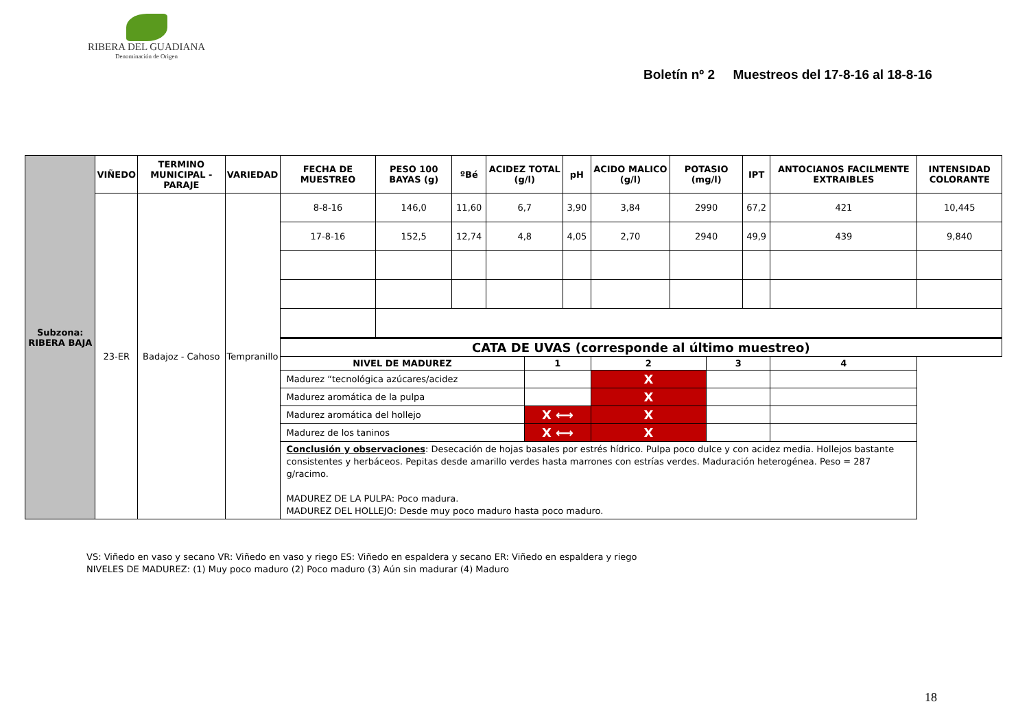RIBERA DEL GUADIANA
Denominación de Origen
Boletín nº 2 Muestreos del 17-8-16 al 18-8-16
| Subzona: RIBERA BAJA | VIÑEDO | TERMINO MUNICIPAL - PARAJE | VARIEDAD | FECHA DE MUESTREO | PESO 100 BAYAS (g) | ºBé | ACIDEZ TOTAL (g/l) | | pH | ACIDO MALICO (g/l) | POTASIO (mg/l) | | IPT | ANTOCIANOS FACILMENTE EXTRAIBLES | INTENSIDAD COLORANTE |
| | 23-ER | Badajoz - Cahoso | Tempranillo | 8-8-16 | 146,0 | 11,60 | 6,7 | | 3,90 | 3,84 | 2990 | | 67,2 | 421 | 10,445 |
| | | | | 17-8-16 | 152,5 | 12,74 | 4,8 | | 4,05 | 2,70 | 2940 | | 49,9 | 439 | 9,840 |
| | | | | CATA DE UVAS (corresponde al último muestreo) | | | | | | | | | | | |
| | | | | NIVEL DE MADUREZ | | | | 1 | | 2 | | 3 | | 4 | |
| | | | | Madurez “tecnológica azúcares/acidez | | | | | | X | | | | | |
| | | | | Madurez aromática de la pulpa | | | | | | X | | | | | |
| | | | | Madurez aromática del hollejo | | | | X ⟷ | | X | | | | | |
| | | | | Madurez de los taninos | | | | X ⟷ | | X | | | | | |
| | | | | Conclusión y observaciones : Desecación de hojas basales por estrés hídrico. Pulpa poco dulce y con acidez media. Hollejos bastante consistentes y herbáceos. Pepitas desde amarillo verdes hasta marrones con estrías verdes. Maduración heterogénea. Peso = 287 g/racimo. MADUREZ DE LA PULPA: Poco madura. MADUREZ DEL HOLLEJO: Desde muy poco maduro hasta poco maduro. | | | | | | | | | | | |
VS: Viñedo en vaso y secano VR: Viñedo en vaso y riego ES: Viñedo en espaldera y secano ER: Viñedo en espaldera y riego
NIVELES DE MADUREZ: (1) Muy poco maduro (2) Poco maduro (3) Aún sin madurar (4) Maduro
18